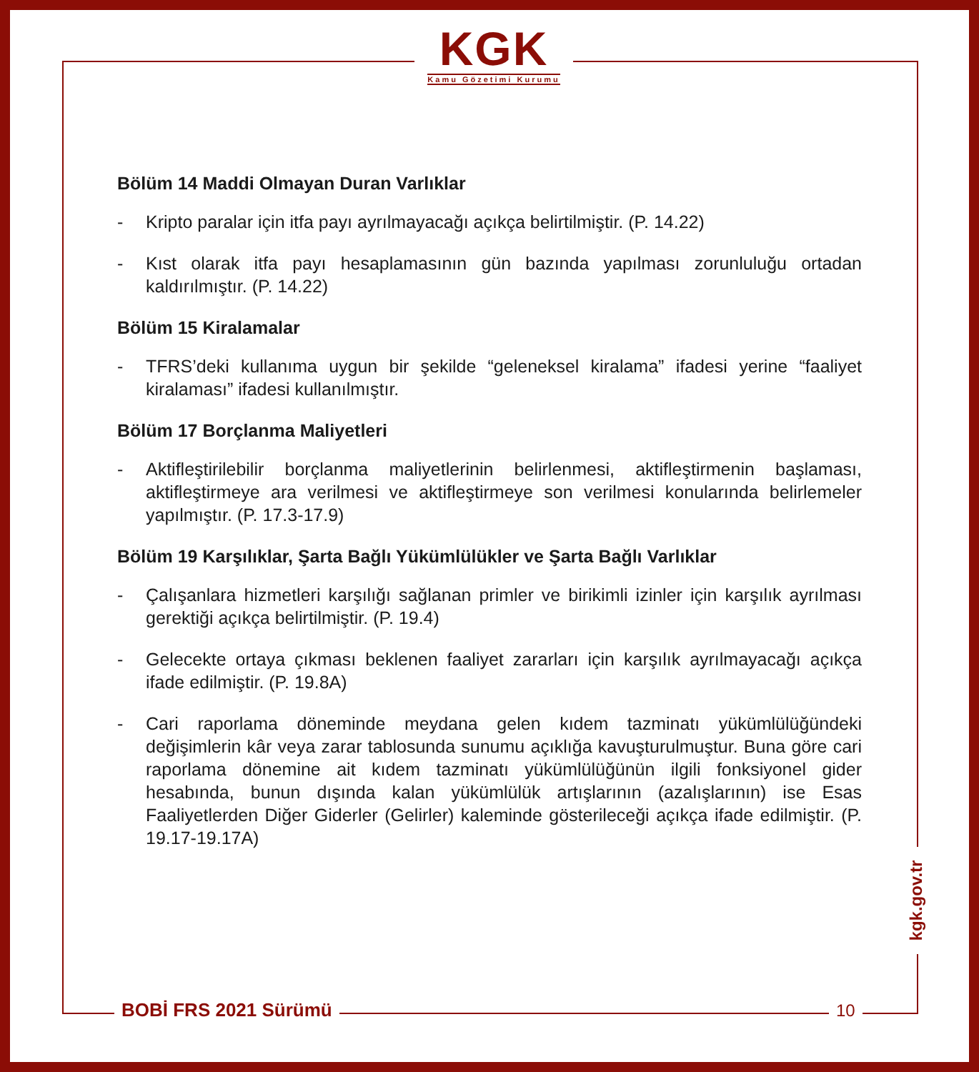KGK
Kamu Gözetimi Kurumu
Bölüm 14 Maddi Olmayan Duran Varlıklar
- Kripto paralar için itfa payı ayrılmayacağı açıkça belirtilmiştir. (P. 14.22)
- Kıst olarak itfa payı hesaplamasının gün bazında yapılması zorunluluğu ortadan kaldırılmıştır. (P. 14.22)
Bölüm 15 Kiralamalar
- TFRS’deki kullanıma uygun bir şekilde “geleneksel kiralama” ifadesi yerine “faaliyet kiralaması” ifadesi kullanılmıştır.
Bölüm 17 Borçlanma Maliyetleri
- Aktifleştirilebilir borçlanma maliyetlerinin belirlenmesi, aktifleştirmenin başlaması, aktifleştirmeye ara verilmesi ve aktifleştirmeye son verilmesi konularında belirlemeler yapılmıştır. (P. 17.3-17.9)
Bölüm 19 Karşılıklar, Şarta Bağlı Yükümlülükler ve Şarta Bağlı Varlıklar
- Çalışanlara hizmetleri karşılığı sağlanan primler ve birikimli izinler için karşılık ayrılması gerektiği açıkça belirtilmiştir. (P. 19.4)
- Gelecekte ortaya çıkması beklenen faaliyet zararları için karşılık ayrılmayacağı açıkça ifade edilmiştir. (P. 19.8A)
- Cari raporlama döneminde meydana gelen kıdem tazminatı yükümlülüğündeki değişimlerin kâr veya zarar tablosunda sunumu açıklığa kavuşturulmuştur. Buna göre cari raporlama dönemine ait kıdem tazminatı yükümlülüğünün ilgili fonksiyonel gider hesabında, bunun dışında kalan yükümlülük artışlarının (azalışlarının) ise Esas Faaliyetlerden Diğer Giderler (Gelirler) kaleminde gösterileceği açıkça ifade edilmiştir. (P. 19.17-19.17A)
kgk.gov.tr
BOBİ FRS 2021 Sürümü 10